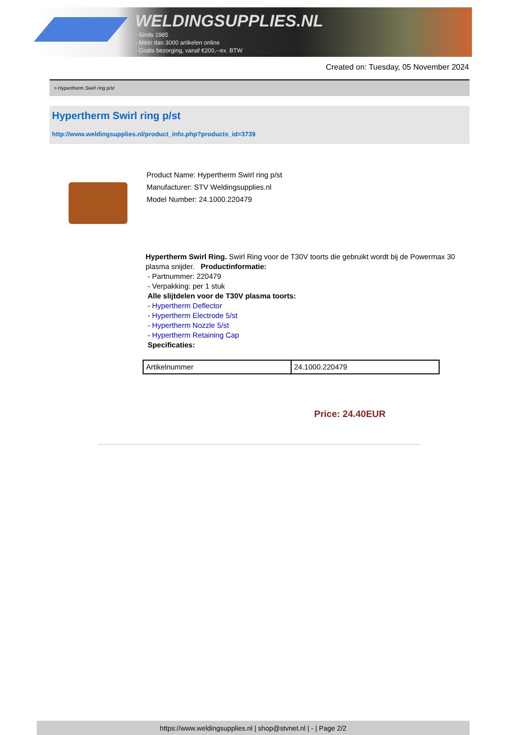WELDINGSUPPLIES.NL
- Sinds 1985
- Méér dan 3000 artikelen online
- Gratis bezorging, vanaf €200,--ex. BTW
Created on: Tuesday, 05 November 2024
> Hypertherm Swirl ring p/st
Hypertherm Swirl ring p/st
http://www.weldingsupplies.nl/product_info.php?products_id=3739
Product Name: Hypertherm Swirl ring p/st
Manufacturer: STV Weldingsupplies.nl
Model Number: 24.1000.220479
Hypertherm Swirl Ring. Swirl Ring voor de T30V toorts die gebruikt wordt bij de Powermax 30 plasma snijder. Productinformatie:
- Partnummer: 220479
- Verpakking: per 1 stuk
Alle slijtdelen voor de T30V plasma toorts:
- Hypertherm Deflector
- Hypertherm Electrode 5/st
- Hypertherm Nozzle 5/st
- Hypertherm Retaining Cap
Specificaties:
| Artikelnummer | 24.1000.220479 |
Price: 24.40EUR
https://www.weldingsupplies.nl | shop@stvnet.nl | - | Page 2/2